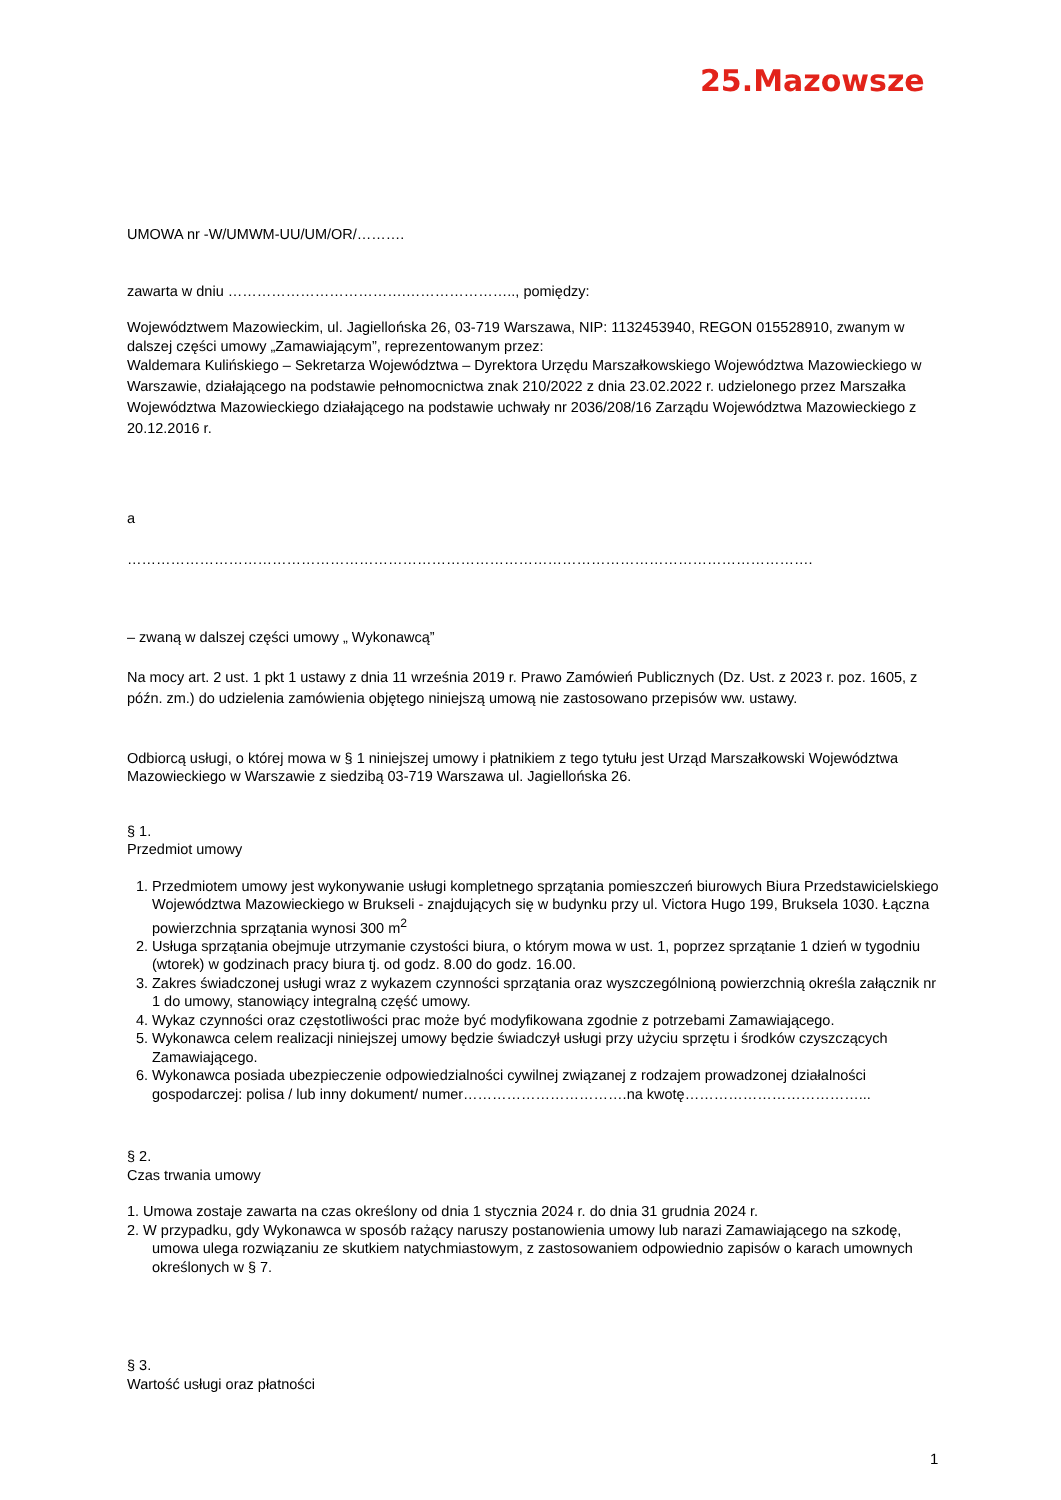25.Mazowsze
UMOWA nr -W/UMWM-UU/UM/OR/……….
zawarta w dniu ……………………………….………………….., pomiędzy:
Województwem Mazowieckim, ul. Jagiellońska 26, 03-719 Warszawa, NIP: 1132453940, REGON 015528910, zwanym w dalszej części umowy „Zamawiającym”, reprezentowanym przez:
Waldemara Kulińskiego – Sekretarza Województwa – Dyrektora Urzędu Marszałkowskiego Województwa Mazowieckiego w Warszawie, działającego na podstawie pełnomocnictwa znak 210/2022 z dnia 23.02.2022 r. udzielonego przez Marszałka Województwa Mazowieckiego działającego na podstawie uchwały nr 2036/208/16 Zarządu Województwa Mazowieckiego z 20.12.2016 r.
a
…………………………………………………………………………………………………………………………….
– zwaną w dalszej części umowy „ Wykonawcą”
Na mocy art. 2 ust. 1 pkt 1 ustawy z dnia 11 września 2019 r. Prawo Zamówień Publicznych (Dz. Ust. z 2023 r. poz. 1605, z późn. zm.) do udzielenia zamówienia objętego niniejszą umową nie zastosowano przepisów ww. ustawy.
Odbiorcą usługi, o której mowa w § 1 niniejszej umowy i płatnikiem z tego tytułu jest Urząd Marszałkowski Województwa Mazowieckiego w Warszawie z siedzibą 03-719 Warszawa ul. Jagiellońska 26.
§ 1.
Przedmiot umowy
1. Przedmiotem umowy jest wykonywanie usługi kompletnego sprzątania pomieszczeń biurowych Biura Przedstawicielskiego Województwa Mazowieckiego w Brukseli - znajdujących się w budynku przy ul. Victora Hugo 199, Bruksela 1030. Łączna powierzchnia sprzątania wynosi 300 m<sup>2</sup>
2. Usługa sprzątania obejmuje utrzymanie czystości biura, o którym mowa w ust. 1, poprzez sprzątanie 1 dzień w tygodniu (wtorek) w godzinach pracy biura tj. od godz. 8.00 do godz. 16.00.
3. Zakres świadczonej usługi wraz z wykazem czynności sprzątania oraz wyszczególnioną powierzchnią określa załącznik nr 1 do umowy, stanowiący integralną część umowy.
4. Wykaz czynności oraz częstotliwości prac może być modyfikowana zgodnie z potrzebami Zamawiającego.
5. Wykonawca celem realizacji niniejszej umowy będzie świadczył usługi przy użyciu sprzętu i środków czyszczących Zamawiającego.
6. Wykonawca posiada ubezpieczenie odpowiedzialności cywilnej związanej z rodzajem prowadzonej działalności gospodarczej: polisa / lub inny dokument/ numer…………………………….na kwotę………………………………...
§ 2.
Czas trwania umowy
1. Umowa zostaje zawarta na czas określony od dnia 1 stycznia 2024 r. do dnia 31 grudnia 2024 r.
2. W przypadku, gdy Wykonawca w sposób rażący naruszy postanowienia umowy lub narazi Zamawiającego na szkodę, umowa ulega rozwiązaniu ze skutkiem natychmiastowym, z zastosowaniem odpowiednio zapisów o karach umownych określonych w § 7.
§ 3.
Wartość usługi oraz płatności
1